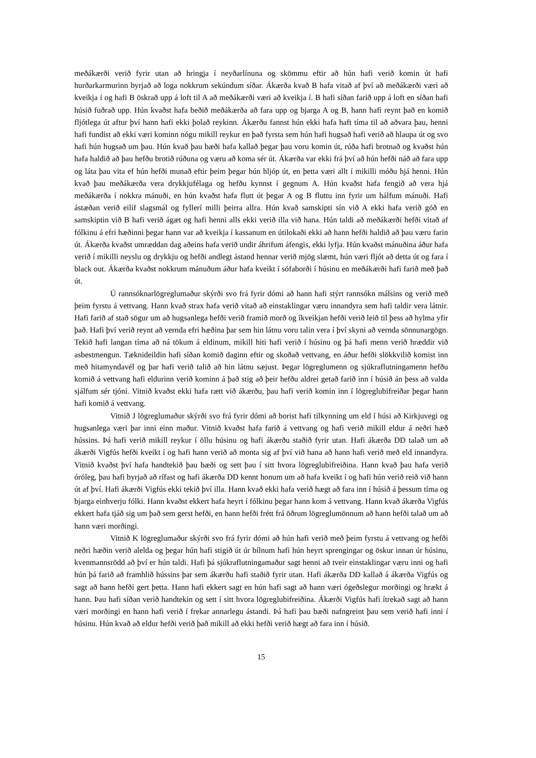meðákærði verið fyrir utan að hringja í neyðarlínuna og skömmu eftir að hún hafi verið komin út hafi hurðarkarmurinn byrjað að loga nokkrum sekúndum síðar. Ákærða kvað B hafa vitað af því að meðákærði væri að kveikja í og hafi B öskrað upp á loft til A að meðákærði væri að kveikja í. B hafi síðan farið upp á loft en síðan hafi húsið fuðrað upp. Hún kvaðst hafa beðið meðákærða að fara upp og bjarga A og B, hann hafi reynt það en komið fljótlega út aftur því hann hafi ekki þolað reykinn. Ákærðu fannst hún ekki hafa haft tíma til að aðvara þau, henni hafi fundist að ekki væri kominn nógu mikill reykur en það fyrsta sem hún hafi hugsað hafi verið að hlaupa út og svo hafi hún hugsað um þau. Hún kvað þau bæði hafa kallað þegar þau voru komin út, rúða hafi brotnað og kvaðst hún hafa haldið að þau hefðu brotið rúðuna og væru að koma sér út. Ákærða var ekki frá því að hún hefði náð að fara upp og láta þau vita ef hún hefði munað eftir þeim þegar hún hljóp út, en þetta væri allt í mikilli móðu hjá henni. Hún kvað þau meðákærða vera drykkjufélaga og hefðu kynnst í gegnum A. Hún kvaðst hafa fengið að vera hjá meðákærða í nokkra mánuði, en hún kvaðst hafa flutt út þegar A og B fluttu inn fyrir um hálfum mánuði. Hafi ástæðan verið eilíf slagsmál og fyllerí milli þeirra allra. Hún kvað samskipti sín við A ekki hafa verið góð en samskiptin við B hafi verið ágæt og hafi henni alls ekki verið illa við hana. Hún taldi að meðákærði hefði vitað af fólkinu á efri hæðinni þegar hann var að kveikja í kassanum en útilokaði ekki að hann hefði haldið að þau væru farin út. Ákærða kvaðst umræddan dag aðeins hafa verið undir áhrifum áfengis, ekki lyfja. Hún kvaðst mánuðina áður hafa verið í mikilli neyslu og drykkju og hefði andlegt ástand hennar verið mjög slæmt, hún væri fljót að detta út og fara í black out. Ákærða kvaðst nokkrum mánuðum áður hafa kveikt í sófaborði í húsinu en meðákærði hafi farið með það út.
Ú rannsóknarlögreglumaður skýrði svo frá fyrir dómi að hann hafi stýrt rannsókn málsins og verið með þeim fyrstu á vettvang. Hann kvað strax hafa verið vitað að einstaklingar væru innandyra sem hafi taldir vera látnir. Hafi farið af stað sögur um að hugsanlega hefði verið framið morð og íkveikjan hefði verið leið til þess að hylma yfir það. Hafi því verið reynt að vernda efri hæðina þar sem hin látnu voru talin vera í því skyni að vernda sönnunargögn. Tekið hafi langan tíma að ná tökum á eldinum, mikill hiti hafi verið í húsinu og þá hafi menn verið hræddir við asbestmengun. Tæknideildin hafi síðan komið daginn eftir og skoðað vettvang, en áður hefði slökkvilið komist inn með hitamyndavél og þar hafi verið talið að hin látnu sæjust. Þegar lögreglumenn og sjúkraflutningamenn hefðu komið á vettvang hafi eldurinn verið kominn á það stig að þeir hefðu aldrei getað farið inn í húsið án þess að valda sjálfum sér tjóni. Vitnið kvaðst ekki hafa rætt við ákærðu, þau hafi verið komin inn í lögreglubifreiðar þegar hann hafi komið á vettvang.
Vitnið J lögreglumaður skýrði svo frá fyrir dómi að borist hafi tilkynning um eld í húsi að Kirkjuvegi og hugsanlega væri þar inni einn maður. Vitnið kvaðst hafa farið á vettvang og hafi verið mikill eldur á neðri hæð hússins. Þá hafi verið mikill reykur í öllu húsinu og hafi ákærðu staðið fyrir utan. Hafi ákærða DD talað um að ákærði Vigfús hefði kveikt í og hafi hann verið að monta sig af því við hana að hann hafi verið með eld innandyra. Vitnið kvaðst því hafa handtekið þau bæði og sett þau í sitt hvora lögreglubifreiðina. Hann kvað þau hafa verið óróleg, þau hafi byrjað að rífast og hafi ákærða DD kennt honum um að hafa kveikt í og hafi hún verið reið við hann út af því. Hafi ákærði Vigfús ekki tekið því illa. Hann kvað ekki hafa verið hægt að fara inn í húsið á þessum tíma og bjarga einhverju fólki. Hann kvaðst ekkert hafa heyrt í fólkinu þegar hann kom á vettvang. Hann kvað ákærða Vigfús ekkert hafa tjáð sig um það sem gerst hefði, en hann hefði frétt frá öðrum lögreglumönnum að hann hefði talað um að hann væri morðingi.
Vitnið K lögreglumaður skýrði svo frá fyrir dómi að hún hafi verið með þeim fyrstu á vettvang og hefði neðri hæðin verið alelda og þegar hún hafi stigið út úr bílnum hafi hún heyrt sprengingar og öskur innan úr húsinu, kvenmannsrödd að því er hún taldi. Hafi þá sjúkraflutningamaður sagt henni að tveir einstaklingar væru inni og hafi hún þá farið að framhlið hússins þar sem ákærðu hafi staðið fyrir utan. Hafi ákærða DD kallað á ákærða Vigfús og sagt að hann hefði gert þetta. Hann hafi ekkert sagt en hún hafi sagt að hann væri ógeðslegur morðingi og hrækt á hann. Þau hafi síðan verið handtekin og sett í sitt hvora lögreglubifreiðina. Ákærði Vigfús hafi ítrekað sagt að hann væri morðingi en hann hafi verið í frekar annarlegu ástandi. Þá hafi þau bæði nafngreint þau sem verið hafi inni í húsinu. Hún kvað að eldur hefði verið það mikill að ekki hefði verið hægt að fara inn í húsið.
15